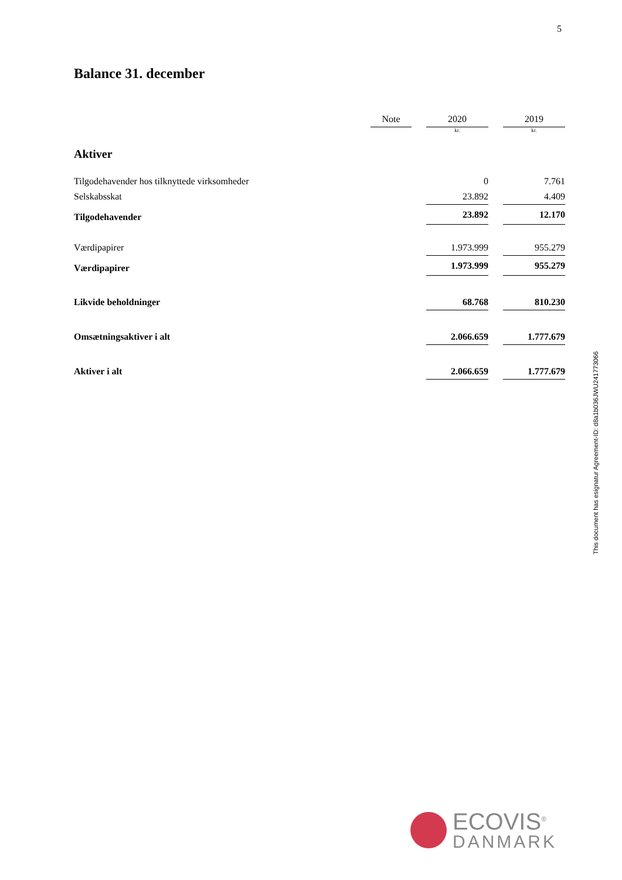5
Balance 31. december
| | Note | | 2020 | | 2019 |
| --- | --- | --- | --- | --- | --- |
| | | | kr. | | kr. |
| Aktiver | | | | | |
| Tilgodehavender hos tilknyttede virksomheder | | | 0 | | 7.761 |
| Selskabsskat | | | 23.892 | | 4.409 |
| Tilgodehavender | | | 23.892 | | 12.170 |
| Værdipapirer | | | 1.973.999 | | 955.279 |
| Værdipapirer | | | 1.973.999 | | 955.279 |
| Likvide beholdninger | | | 68.768 | | 810.230 |
| Omsætningsaktiver i alt | | | 2.066.659 | | 1.777.679 |
| Aktiver i alt | | | 2.066.659 | | 1.777.679 |
This document has esignatur Agreement-ID: d8a1b036JWU241773066
ECOVIS<sup>®</sup>
DANMARK